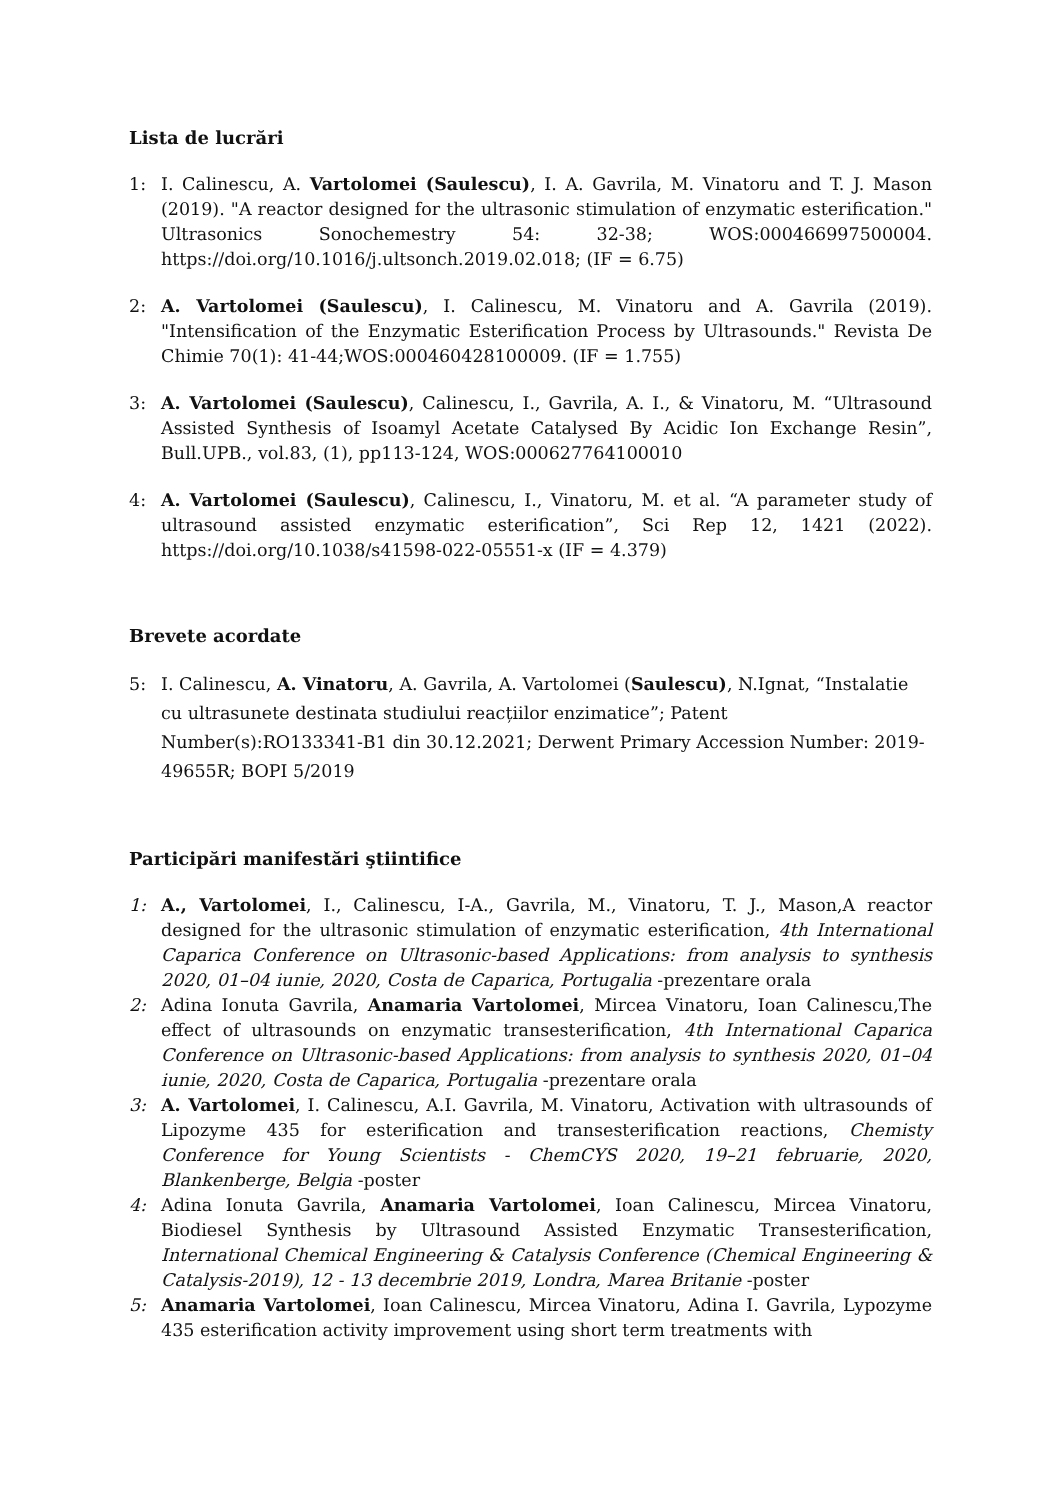Lista de lucrări
1: I. Calinescu, A. Vartolomei (Saulescu), I. A. Gavrila, M. Vinatoru and T. J. Mason (2019). "A reactor designed for the ultrasonic stimulation of enzymatic esterification." Ultrasonics Sonochemestry 54: 32-38; WOS:000466997500004. https://doi.org/10.1016/j.ultsonch.2019.02.018; (IF = 6.75)
2: A. Vartolomei (Saulescu), I. Calinescu, M. Vinatoru and A. Gavrila (2019). "Intensification of the Enzymatic Esterification Process by Ultrasounds." Revista De Chimie 70(1): 41-44;WOS:000460428100009. (IF = 1.755)
3: A. Vartolomei (Saulescu), Calinescu, I., Gavrila, A. I., & Vinatoru, M. “Ultrasound Assisted Synthesis of Isoamyl Acetate Catalysed By Acidic Ion Exchange Resin”, Bull.UPB., vol.83, (1), pp113-124, WOS:000627764100010
4: A. Vartolomei (Saulescu), Calinescu, I., Vinatoru, M. et al. “A parameter study of ultrasound assisted enzymatic esterification”, Sci Rep 12, 1421 (2022). https://doi.org/10.1038/s41598-022-05551-x (IF = 4.379)
Brevete acordate
5: I. Calinescu, A. Vinatoru, A. Gavrila, A. Vartolomei (Saulescu), N.Ignat, “Instalatie cu ultrasunete destinata studiului reacțiilor enzimatice”; Patent Number(s):RO133341-B1 din 30.12.2021; Derwent Primary Accession Number: 2019-49655R; BOPI 5/2019
Participări manifestări ştiintifice
1: A., Vartolomei, I., Calinescu, I-A., Gavrila, M., Vinatoru, T. J., Mason,A reactor designed for the ultrasonic stimulation of enzymatic esterification, 4th International Caparica Conference on Ultrasonic-based Applications: from analysis to synthesis 2020, 01–04 iunie, 2020, Costa de Caparica, Portugalia -prezentare orala
2: Adina Ionuta Gavrila, Anamaria Vartolomei, Mircea Vinatoru, Ioan Calinescu,The effect of ultrasounds on enzymatic transesterification, 4th International Caparica Conference on Ultrasonic-based Applications: from analysis to synthesis 2020, 01–04 iunie, 2020, Costa de Caparica, Portugalia -prezentare orala
3: A. Vartolomei, I. Calinescu, A.I. Gavrila, M. Vinatoru, Activation with ultrasounds of Lipozyme 435 for esterification and transesterification reactions, Chemisty Conference for Young Scientists - ChemCYS 2020, 19–21 februarie, 2020, Blankenberge, Belgia -poster
4: Adina Ionuta Gavrila, Anamaria Vartolomei, Ioan Calinescu, Mircea Vinatoru, Biodiesel Synthesis by Ultrasound Assisted Enzymatic Transesterification, International Chemical Engineering & Catalysis Conference (Chemical Engineering & Catalysis-2019), 12 - 13 decembrie 2019, Londra, Marea Britanie -poster
5: Anamaria Vartolomei, Ioan Calinescu, Mircea Vinatoru, Adina I. Gavrila, Lypozyme 435 esterification activity improvement using short term treatments with